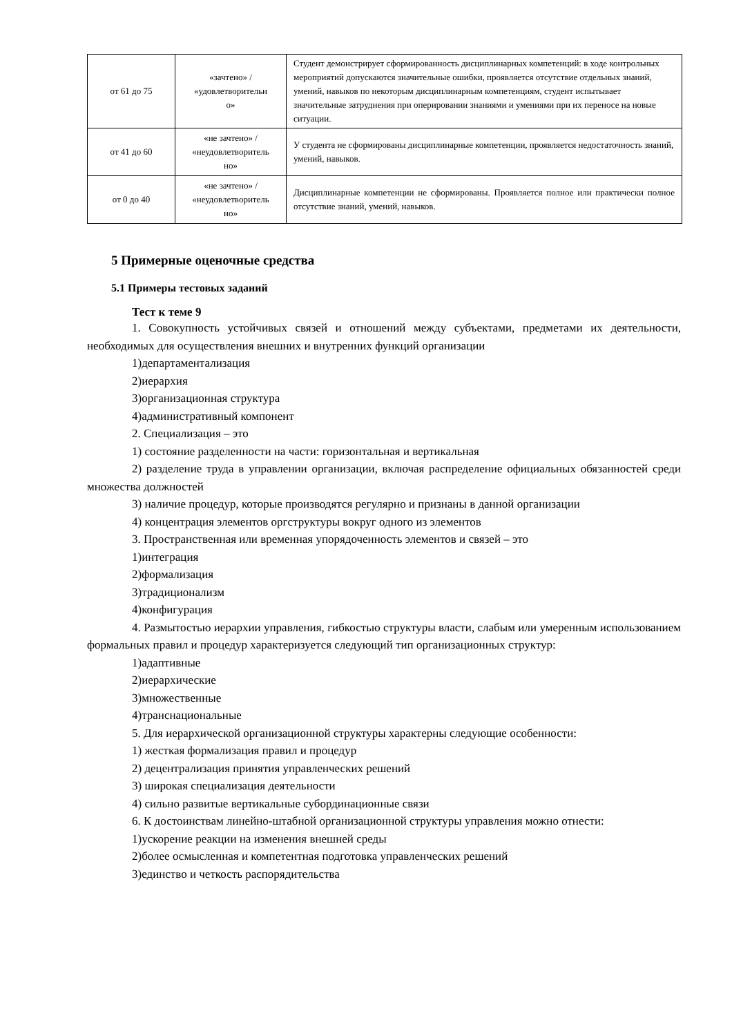| от 61 до 75 | «зачтено» / «удовлетворительн о» | Студент демонстрирует сформированность дисциплинарных компетенций: в ходе контрольных мероприятий допускаются значительные ошибки, проявляется отсутствие отдельных знаний, умений, навыков по некоторым дисциплинарным компетенциям, студент испытывает значительные затруднения при оперировании знаниями и умениями при их переносе на новые ситуации. |
| от 41 до 60 | «не зачтено» / «неудовлетворитель но» | У студента не сформированы дисциплинарные компетенции, проявляется недостаточность знаний, умений, навыков. |
| от 0 до 40 | «не зачтено» / «неудовлетворитель но» | Дисциплинарные компетенции не сформированы. Проявляется полное или практически полное отсутствие знаний, умений, навыков. |
5 Примерные оценочные средства
5.1 Примеры тестовых заданий
Тест к теме 9
1. Совокупность устойчивых связей и отношений между субъектами, предметами их деятельности, необходимых для осуществления внешних и внутренних функций организации
1)департаментализация
2)иерархия
3)организационная структура
4)административный компонент
2. Специализация – это
1) состояние разделенности на части: горизонтальная и вертикальная
2) разделение труда в управлении организации, включая распределение официальных обязанностей среди множества должностей
3) наличие процедур, которые производятся регулярно и признаны в данной организации
4) концентрация элементов оргструктуры вокруг одного из элементов
3. Пространственная или временная упорядоченность элементов и связей – это
1)интеграция
2)формализация
3)традиционализм
4)конфигурация
4. Размытостью иерархии управления, гибкостью структуры власти, слабым или умеренным использованием формальных правил и процедур характеризуется следующий тип организационных структур:
1)адаптивные
2)иерархические
3)множественные
4)транснациональные
5. Для иерархической организационной структуры характерны следующие особенности:
1) жесткая формализация правил и процедур
2) децентрализация принятия управленческих решений
3) широкая специализация деятельности
4) сильно развитые вертикальные субординационные связи
6. К достоинствам линейно-штабной организационной структуры управления можно отнести:
1)ускорение реакции на изменения внешней среды
2)более осмысленная и компетентная подготовка управленческих решений
3)единство и четкость распорядительства